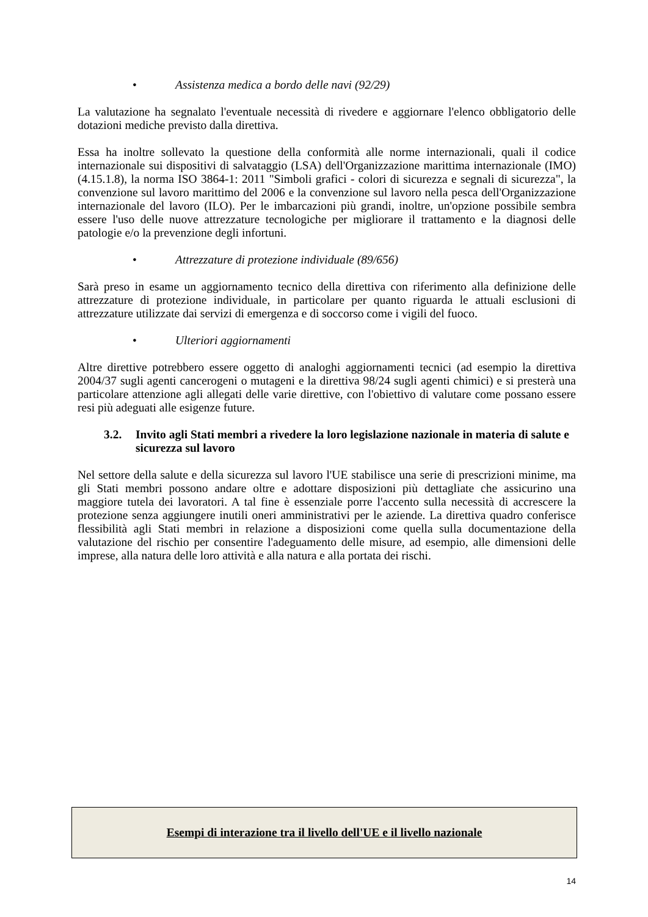• Assistenza medica a bordo delle navi (92/29)
La valutazione ha segnalato l'eventuale necessità di rivedere e aggiornare l'elenco obbligatorio delle dotazioni mediche previsto dalla direttiva.
Essa ha inoltre sollevato la questione della conformità alle norme internazionali, quali il codice internazionale sui dispositivi di salvataggio (LSA) dell'Organizzazione marittima internazionale (IMO) (4.15.1.8), la norma ISO 3864-1: 2011 "Simboli grafici - colori di sicurezza e segnali di sicurezza", la convenzione sul lavoro marittimo del 2006 e la convenzione sul lavoro nella pesca dell'Organizzazione internazionale del lavoro (ILO). Per le imbarcazioni più grandi, inoltre, un'opzione possibile sembra essere l'uso delle nuove attrezzature tecnologiche per migliorare il trattamento e la diagnosi delle patologie e/o la prevenzione degli infortuni.
• Attrezzature di protezione individuale (89/656)
Sarà preso in esame un aggiornamento tecnico della direttiva con riferimento alla definizione delle attrezzature di protezione individuale, in particolare per quanto riguarda le attuali esclusioni di attrezzature utilizzate dai servizi di emergenza e di soccorso come i vigili del fuoco.
• Ulteriori aggiornamenti
Altre direttive potrebbero essere oggetto di analoghi aggiornamenti tecnici (ad esempio la direttiva 2004/37 sugli agenti cancerogeni o mutageni e la direttiva 98/24 sugli agenti chimici) e si presterà una particolare attenzione agli allegati delle varie direttive, con l'obiettivo di valutare come possano essere resi più adeguati alle esigenze future.
3.2. Invito agli Stati membri a rivedere la loro legislazione nazionale in materia di salute e sicurezza sul lavoro
Nel settore della salute e della sicurezza sul lavoro l'UE stabilisce una serie di prescrizioni minime, ma gli Stati membri possono andare oltre e adottare disposizioni più dettagliate che assicurino una maggiore tutela dei lavoratori. A tal fine è essenziale porre l'accento sulla necessità di accrescere la protezione senza aggiungere inutili oneri amministrativi per le aziende. La direttiva quadro conferisce flessibilità agli Stati membri in relazione a disposizioni come quella sulla documentazione della valutazione del rischio per consentire l'adeguamento delle misure, ad esempio, alle dimensioni delle imprese, alla natura delle loro attività e alla natura e alla portata dei rischi.
Esempi di interazione tra il livello dell'UE e il livello nazionale
14